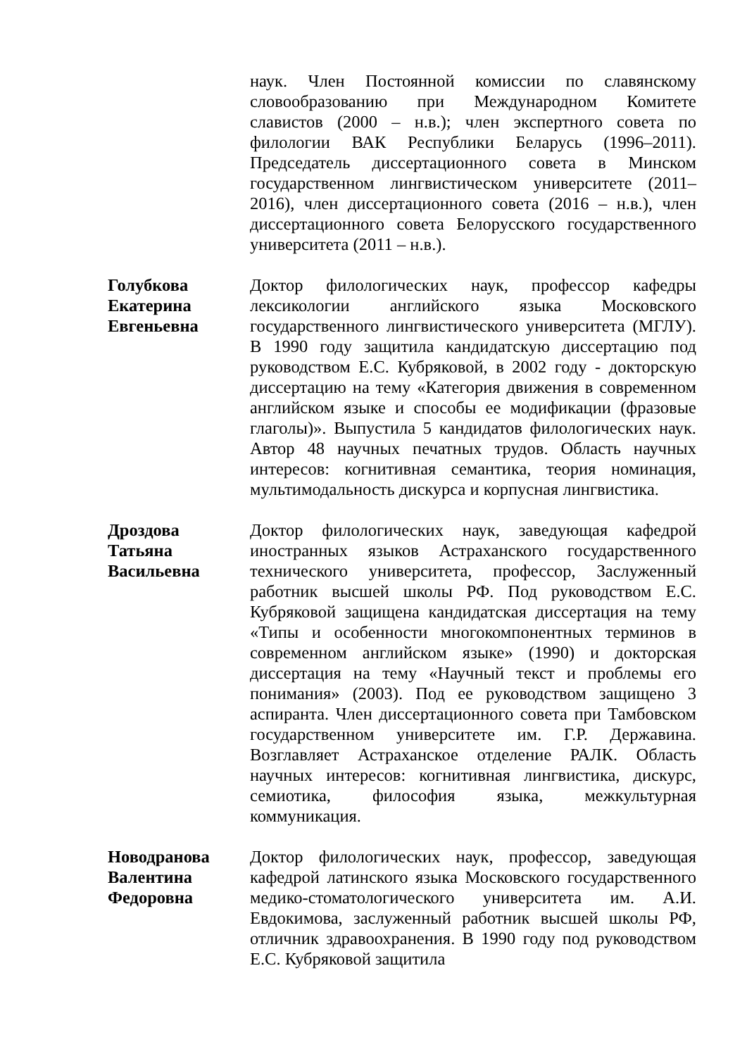наук. Член Постоянной комиссии по славянскому словообразованию при Международном Комитете славистов (2000 – н.в.); член экспертного совета по филологии ВАК Республики Беларусь (1996–2011). Председатель диссертационного совета в Минском государственном лингвистическом университете (2011–2016), член диссертационного совета (2016 – н.в.), член диссертационного совета Белорусского государственного университета (2011 – н.в.).
Голубкова
Екатерина
Евгеньевна
Доктор филологических наук, профессор кафедры лексикологии английского языка Московского государственного лингвистического университета (МГЛУ). В 1990 году защитила кандидатскую диссертацию под руководством Е.С. Кубряковой, в 2002 году - докторскую диссертацию на тему «Категория движения в современном английском языке и способы ее модификации (фразовые глаголы)». Выпустила 5 кандидатов филологических наук. Автор 48 научных печатных трудов. Область научных интересов: когнитивная семантика, теория номинация, мультимодальность дискурса и корпусная лингвистика.
Дроздова
Татьяна
Васильевна
Доктор филологических наук, заведующая кафедрой иностранных языков Астраханского государственного технического университета, профессор, Заслуженный работник высшей школы РФ. Под руководством Е.С. Кубряковой защищена кандидатская диссертация на тему «Типы и особенности многокомпонентных терминов в современном английском языке» (1990) и докторская диссертация на тему «Научный текст и проблемы его понимания» (2003). Под ее руководством защищено 3 аспиранта. Член диссертационного совета при Тамбовском государственном университете им. Г.Р. Державина. Возглавляет Астраханское отделение РАЛК. Область научных интересов: когнитивная лингвистика, дискурс, семиотика, философия языка, межкультурная коммуникация.
Новодранова
Валентина
Федоровна
Доктор филологических наук, профессор, заведующая кафедрой латинского языка Московского государственного медико-стоматологического университета им. А.И. Евдокимова, заслуженный работник высшей школы РФ, отличник здравоохранения. В 1990 году под руководством Е.С. Кубряковой защитила